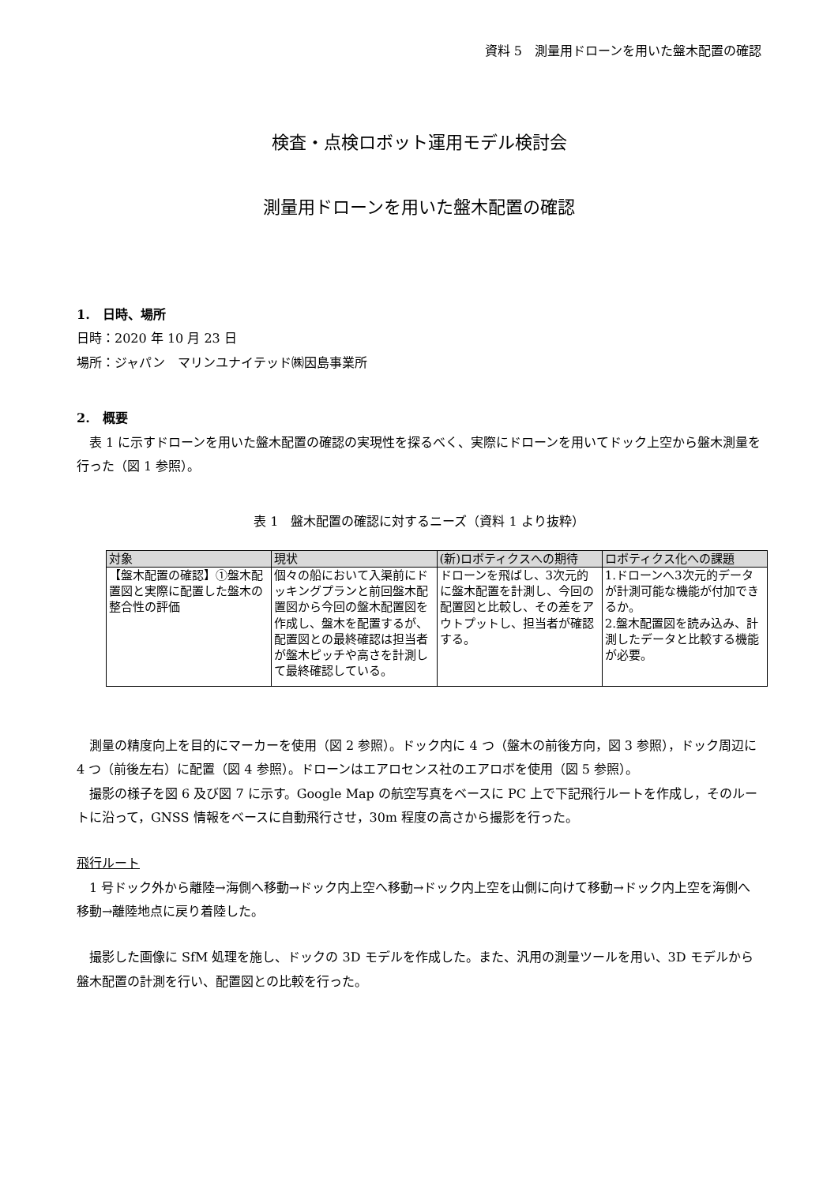資料 5　測量用ドローンを用いた盤木配置の確認
検査・点検ロボット運用モデル検討会
測量用ドローンを用いた盤木配置の確認
1.　日時、場所
日時：2020 年 10 月 23 日
場所：ジャパン　マリンユナイテッド㈱因島事業所
2.　概要
表 1 に示すドローンを用いた盤木配置の確認の実現性を探るべく、実際にドローンを用いてドック上空から盤木測量を行った（図 1 参照）。
表 1　盤木配置の確認に対するニーズ（資料 1 より抜粋）
| 対象 | 現状 | (新)ロボティクスへの期待 | ロボティクス化への課題 |
| --- | --- | --- | --- |
| 【盤木配置の確認】①盤木配置図と実際に配置した盤木の整合性の評価 | 個々の船において入渠前にドッキングプランと前回盤木配置図から今回の盤木配置図を作成し、盤木を配置するが、配置図との最終確認は担当者が盤木ピッチや高さを計測して最終確認している。 | ドローンを飛ばし、3次元的に盤木配置を計測し、今回の配置図と比較し、その差をアウトプットし、担当者が確認する。 | 1.ドローンへ3次元的データが計測可能な機能が付加できるか。 2.盤木配置図を読み込み、計測したデータと比較する機能が必要。 |
測量の精度向上を目的にマーカーを使用（図 2 参照）。ドック内に 4 つ（盤木の前後方向，図 3 参照），ドック周辺に 4 つ（前後左右）に配置（図 4 参照）。ドローンはエアロセンス社のエアロボを使用（図 5 参照）。
撮影の様子を図 6 及び図 7 に示す。Google Map の航空写真をベースに PC 上で下記飛行ルートを作成し，そのルートに沿って，GNSS 情報をベースに自動飛行させ，30m 程度の高さから撮影を行った。
飛行ルート
1 号ドック外から離陸→海側へ移動→ドック内上空へ移動→ドック内上空を山側に向けて移動→ドック内上空を海側へ移動→離陸地点に戻り着陸した。
撮影した画像に SfM 処理を施し、ドックの 3D モデルを作成した。また、汎用の測量ツールを用い、3D モデルから盤木配置の計測を行い、配置図との比較を行った。